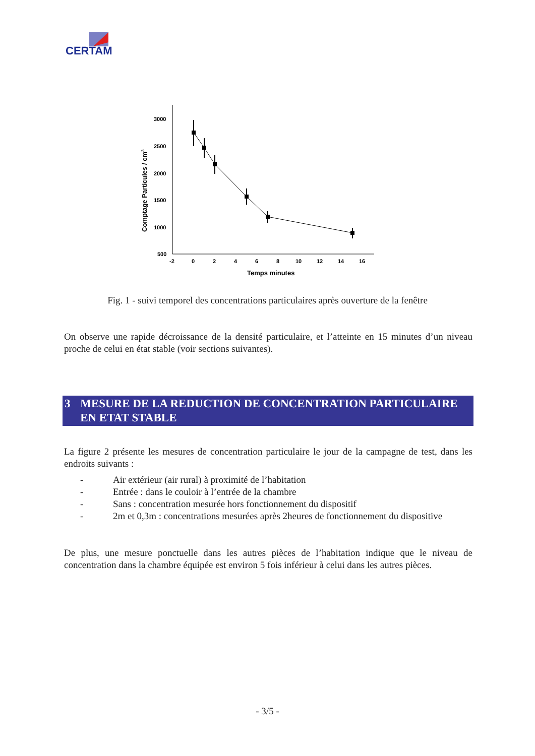CERTAM
3000
2500
2000
1500
1000
500
-2
0
2
4
6
8
10
12
14
16
Temps minutes
Comptage Particules / cm3
Fig. 1 - suivi temporel des concentrations particulaires après ouverture de la fenêtre
On observe une rapide décroissance de la densité particulaire, et l’atteinte en 15 minutes d’un niveau proche de celui en état stable (voir sections suivantes).
3 MESURE DE LA REDUCTION DE CONCENTRATION PARTICULAIRE EN ETAT STABLE
La figure 2 présente les mesures de concentration particulaire le jour de la campagne de test, dans les endroits suivants :
- Air extérieur (air rural) à proximité de l’habitation
- Entrée : dans le couloir à l’entrée de la chambre
- Sans : concentration mesurée hors fonctionnement du dispositif
- 2m et 0,3m : concentrations mesurées après 2heures de fonctionnement du dispositive
De plus, une mesure ponctuelle dans les autres pièces de l’habitation indique que le niveau de concentration dans la chambre équipée est environ 5 fois inférieur à celui dans les autres pièces.
- 3/5 -